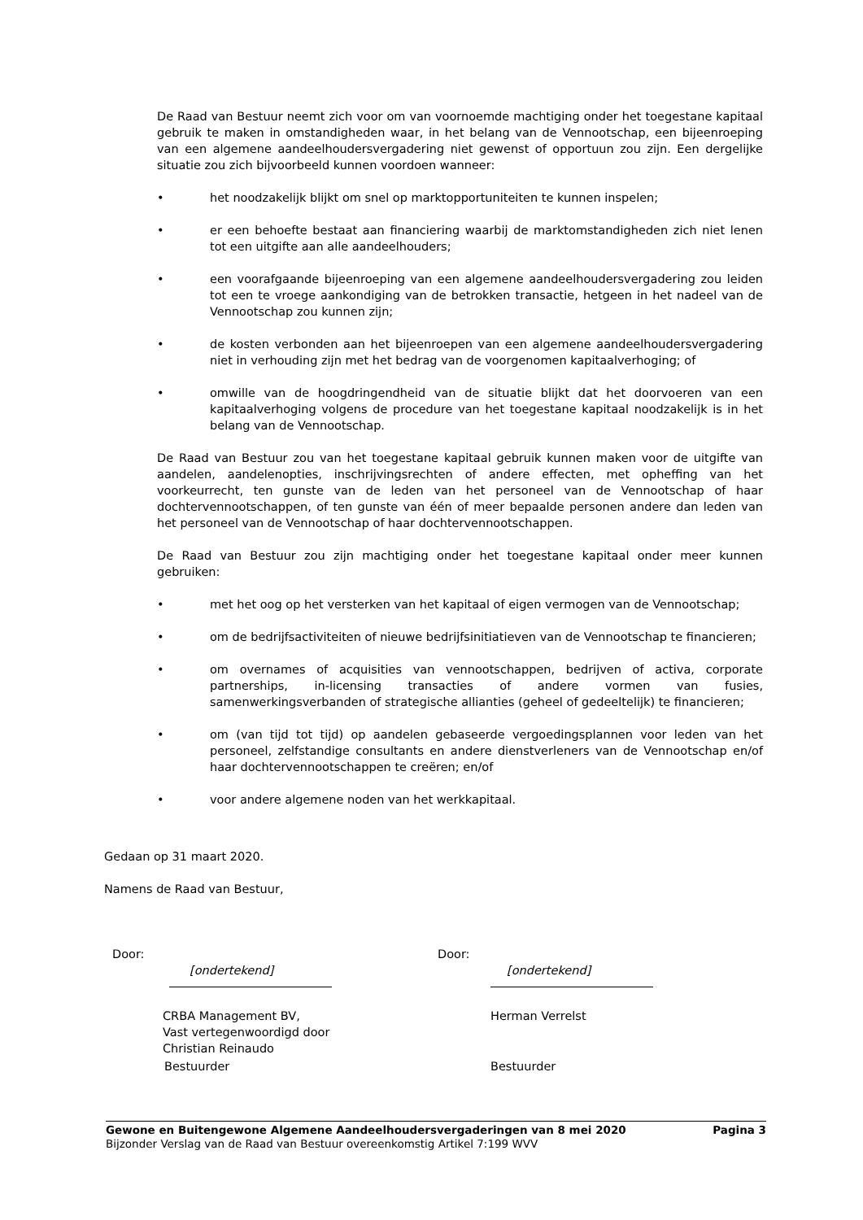De Raad van Bestuur neemt zich voor om van voornoemde machtiging onder het toegestane kapitaal gebruik te maken in omstandigheden waar, in het belang van de Vennootschap, een bijeenroeping van een algemene aandeelhoudersvergadering niet gewenst of opportuun zou zijn. Een dergelijke situatie zou zich bijvoorbeeld kunnen voordoen wanneer:
• het noodzakelijk blijkt om snel op marktopportuniteiten te kunnen inspelen;
• er een behoefte bestaat aan financiering waarbij de marktomstandigheden zich niet lenen tot een uitgifte aan alle aandeelhouders;
• een voorafgaande bijeenroeping van een algemene aandeelhoudersvergadering zou leiden tot een te vroege aankondiging van de betrokken transactie, hetgeen in het nadeel van de Vennootschap zou kunnen zijn;
• de kosten verbonden aan het bijeenroepen van een algemene aandeelhoudersvergadering niet in verhouding zijn met het bedrag van de voorgenomen kapitaalverhoging; of
• omwille van de hoogdringendheid van de situatie blijkt dat het doorvoeren van een kapitaalverhoging volgens de procedure van het toegestane kapitaal noodzakelijk is in het belang van de Vennootschap.
De Raad van Bestuur zou van het toegestane kapitaal gebruik kunnen maken voor de uitgifte van aandelen, aandelenopties, inschrijvingsrechten of andere effecten, met opheffing van het voorkeurrecht, ten gunste van de leden van het personeel van de Vennootschap of haar dochtervennootschappen, of ten gunste van één of meer bepaalde personen andere dan leden van het personeel van de Vennootschap of haar dochtervennootschappen.
De Raad van Bestuur zou zijn machtiging onder het toegestane kapitaal onder meer kunnen gebruiken:
• met het oog op het versterken van het kapitaal of eigen vermogen van de Vennootschap;
• om de bedrijfsactiviteiten of nieuwe bedrijfsinitiatieven van de Vennootschap te financieren;
• om overnames of acquisities van vennootschappen, bedrijven of activa, corporate partnerships, in-licensing transacties of andere vormen van fusies, samenwerkingsverbanden of strategische allianties (geheel of gedeeltelijk) te financieren;
• om (van tijd tot tijd) op aandelen gebaseerde vergoedingsplannen voor leden van het personeel, zelfstandige consultants en andere dienstverleners van de Vennootschap en/of haar dochtervennootschappen te creëren; en/of
• voor andere algemene noden van het werkkapitaal.
Gedaan op 31 maart 2020.
Namens de Raad van Bestuur,
Door:
[ondertekend]
CRBA Management BV,
Vast vertegenwoordigd door
Christian Reinaudo
Bestuurder
Door:
[ondertekend]
Herman Verrelst
Bestuurder
Gewone en Buitengewone Algemene Aandeelhoudersvergaderingen van 8 mei 2020 Pagina 3
Bijzonder Verslag van de Raad van Bestuur overeenkomstig Artikel 7:199 WVV